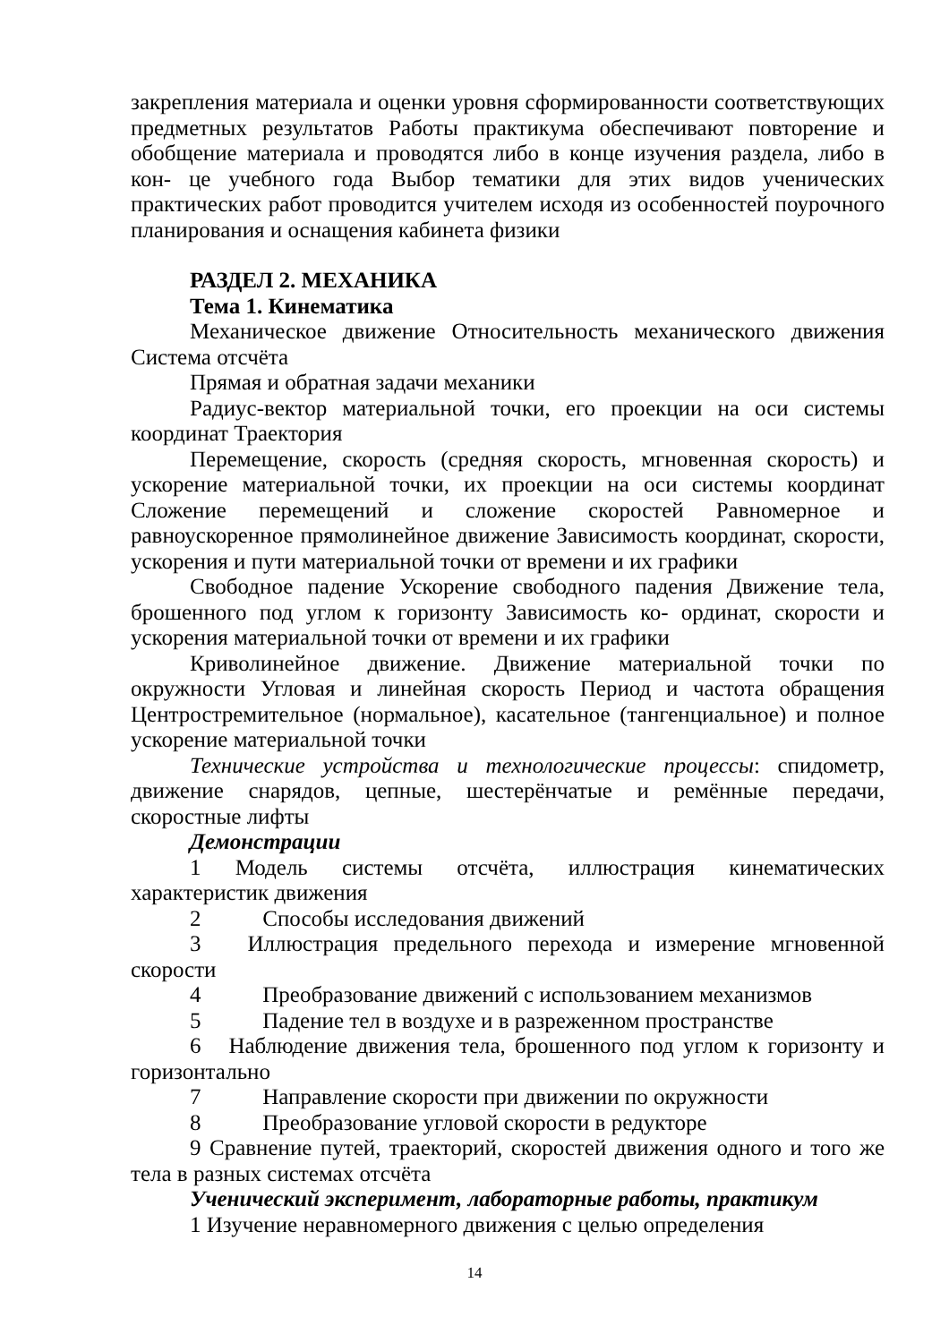закрепления материала и оценки уровня сформированности соответствующих предметных результатов Работы практикума обеспечивают повторение и обобщение материала и проводятся либо в конце изучения раздела, либо в кон- це учебного года Выбор тематики для этих видов ученических практических работ проводится учителем исходя из особенностей поурочного планирования и оснащения кабинета физики
РАЗДЕЛ 2. МЕХАНИКА
Тема 1. Кинематика
Механическое движение Относительность механического движения Система отсчёта
Прямая и обратная задачи механики
Радиус-вектор материальной точки, его проекции на оси системы координат Траектория
Перемещение, скорость (средняя скорость, мгновенная скорость) и ускорение материальной точки, их проекции на оси системы координат Сложение перемещений и сложение скоростей Равномерное и равноускоренное прямолинейное движение Зависимость координат, скорости, ускорения и пути материальной точки от времени и их графики
Свободное падение Ускорение свободного падения Движение тела, брошенного под углом к горизонту Зависимость ко- ординат, скорости и ускорения материальной точки от времени и их графики
Криволинейное движение. Движение материальной точки по окружности Угловая и линейная скорость Период и частота обращения Центростремительное (нормальное), касательное (тангенциальное) и полное ускорение материальной точки
Технические устройства и технологические процессы: спидометр, движение снарядов, цепные, шестерёнчатые и ремённые передачи, скоростные лифты
Демонстрации
1 Модель системы отсчёта, иллюстрация кинематических характеристик движения
2 Способы исследования движений
3 Иллюстрация предельного перехода и измерение мгновенной скорости
4 Преобразование движений с использованием механизмов
5 Падение тел в воздухе и в разреженном пространстве
6 Наблюдение движения тела, брошенного под углом к горизонту и горизонтально
7 Направление скорости при движении по окружности
8 Преобразование угловой скорости в редукторе
9 Сравнение путей, траекторий, скоростей движения одного и того же тела в разных системах отсчёта
Ученический эксперимент, лабораторные работы, практикум
1 Изучение неравномерного движения с целью определения
14